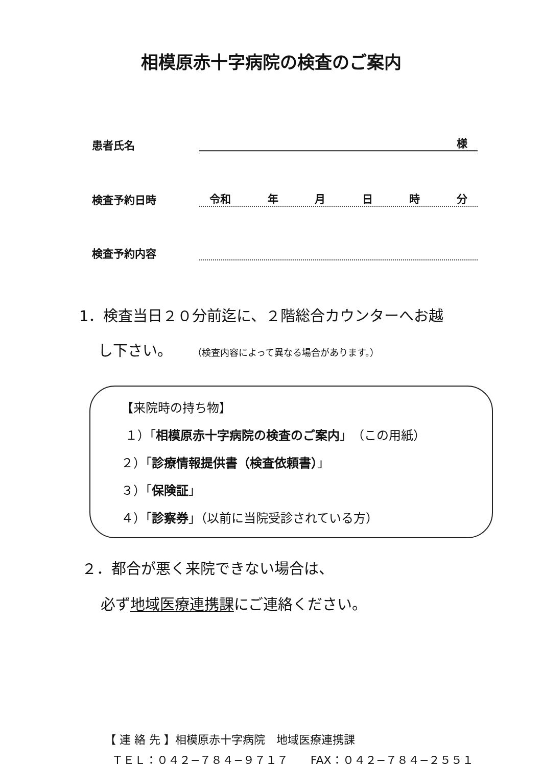相模原赤十字病院の検査のご案内
患者氏名 様
検査予約日時 令和 年月日時分
検査予約内容
1．検査当日２０分前迄に、２階総合カウンターへお越
し下さい。 （検査内容によって異なる場合があります。）
【来院時の持ち物】
１）「相模原赤十字病院の検査のご案内」（この用紙）
２）「診療情報提供書（検査依頼書）」
３）「保険証」
４）「診察券」（以前に当院受診されている方）
２．都合が悪く来院できない場合は、
必ず地域医療連携課にご連絡ください。
【 連 絡 先 】相模原赤十字病院　地域医療連携課
ＴＥＬ：０４２−７８４−９７１７　　FAX：０４２−７８４−２５５１